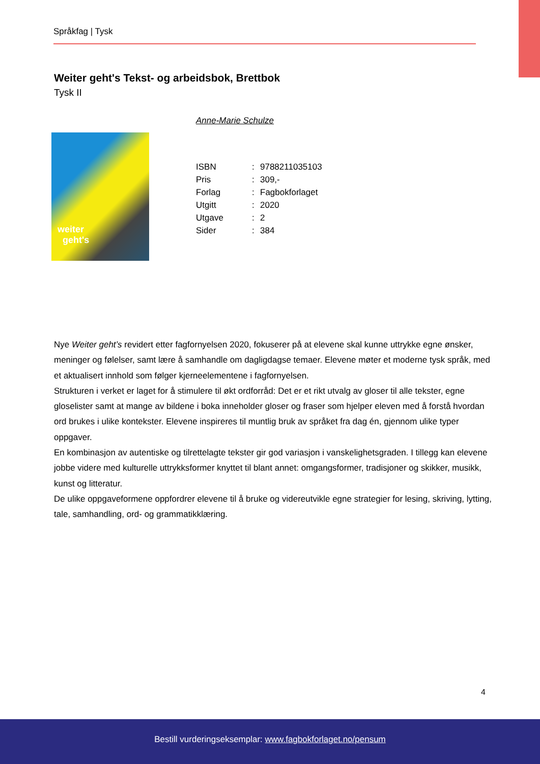Språkfag | Tysk
Weiter geht's Tekst- og arbeidsbok, Brettbok
Tysk II
weiter
geht's
Anne-Marie Schulze
| ISBN | : | 9788211035103 |
| Pris | : | 309,- |
| Forlag | : | Fagbokforlaget |
| Utgitt | : | 2020 |
| Utgave | : | 2 |
| Sider | : | 384 |
Nye Weiter geht’s revidert etter fagfornyelsen 2020, fokuserer på at elevene skal kunne uttrykke egne ønsker, meninger og følelser, samt lære å samhandle om dagligdagse temaer. Elevene møter et moderne tysk språk, med et aktualisert innhold som følger kjerneelementene i fagfornyelsen.
Strukturen i verket er laget for å stimulere til økt ordforråd: Det er et rikt utvalg av gloser til alle tekster, egne gloselister samt at mange av bildene i boka inneholder gloser og fraser som hjelper eleven med å forstå hvordan ord brukes i ulike kontekster. Elevene inspireres til muntlig bruk av språket fra dag én, gjennom ulike typer oppgaver.
En kombinasjon av autentiske og tilrettelagte tekster gir god variasjon i vanskelighetsgraden. I tillegg kan elevene jobbe videre med kulturelle uttrykksformer knyttet til blant annet: omgangsformer, tradisjoner og skikker, musikk, kunst og litteratur.
De ulike oppgaveformene oppfordrer elevene til å bruke og videreutvikle egne strategier for lesing, skriving, lytting, tale, samhandling, ord- og grammatikklæring.
4
Bestill vurderingseksemplar: www.fagbokforlaget.no/pensum